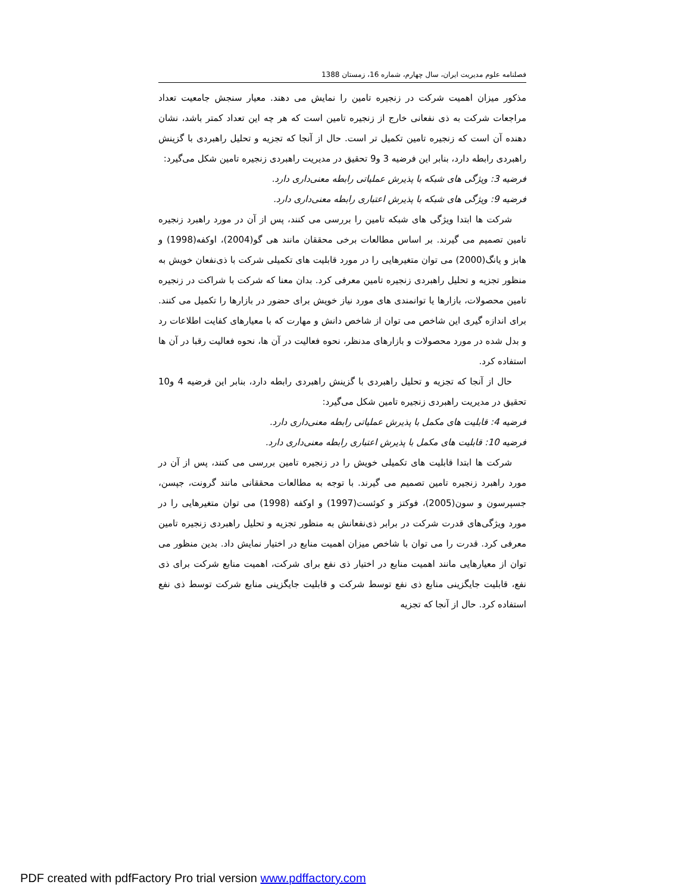فصلنامه علوم مدیریت ایران، سال چهارم، شماره 16، زمستان 1388
مذکور میزان اهمیت شرکت در زنجیره تامین را نمایش می دهند. معیار سنجش جامعیت تعداد مراجعات شرکت به ذی نفعانی خارج از زنجیره تامین است که هر چه این تعداد کمتر باشد، نشان دهنده آن است که زنجیره تامین تکمیل تر است. حال از آنجا که تجزیه و تحلیل راهبردی با گزینش راهبردی رابطه دارد، بنابر این فرضیه 3 و9 تحقیق در مدیریت راهبردی زنجیره تامین شکل می‌گیرد:
فرضیه 3: ویژگی های شبکه با پذیرش عملیاتی رابطه معنی‌داری دارد.
فرضیه 9: ویژگی های شبکه با پذیرش اعتباری رابطه معنی‌داری دارد.
شرکت ها ابتدا ویژگی های شبکه تامین را بررسی می کنند، پس از آن در مورد راهبرد زنجیره تامین تصمیم می گیرند. بر اساس مطالعات برخی محققان مانند هی گو(2004)، اوکفه(1998) و هابز و یانگ(2000) می توان متغیرهایی را در مورد قابلیت های تکمیلی شرکت با ذی‌نفعان خویش به منظور تجزیه و تحلیل راهبردی زنجیره تامین معرفی کرد. بدان معنا که شرکت با شراکت در زنجیره تامین محصولات، بازارها یا توانمندی های مورد نیاز خویش برای حضور در بازارها را تکمیل می کنند. برای اندازه گیری این شاخص می توان از شاخص دانش و مهارت که با معیارهای کفایت اطلاعات رد و بدل شده در مورد محصولات و بازارهای مدنظر، نحوه فعالیت در آن ها، نحوه فعالیت رقبا در آن ها استفاده کرد.
حال از آنجا که تجزیه و تحلیل راهبردی با گزینش راهبردی رابطه دارد، بنابر این فرضیه 4 و10 تحقیق در مدیریت راهبردی زنجیره تامین شکل می‌گیرد:
فرضیه 4: قابلیت های مکمل با پذیرش عملیاتی رابطه معنی‌داری دارد.
فرضیه 10: قابلیت های مکمل با پذیرش اعتباری رابطه معنی‌داری دارد.
شرکت ها ابتدا قابلیت های تکمیلی خویش را در زنجیره تامین بررسی می کنند، پس از آن در مورد راهبرد زنجیره تامین تصمیم می گیرند. با توجه به مطالعات محققانی مانند گرونت، جپسن، جسپرسون و سون(2005)، فوکتز و کوئست(1997) و اوکفه (1998) می توان متغیرهایی را در مورد ویژگی‌های قدرت شرکت در برابر ذی‌نفعانش به منظور تجزیه و تحلیل راهبردی زنجیره تامین معرفی کرد. قدرت را می توان با شاخص میزان اهمیت منابع در اختیار نمایش داد. بدین منظور می توان از معیارهایی مانند اهمیت منابع در اختیار ذی نفع برای شرکت، اهمیت منابع شرکت برای ذی نفع، قابلیت جایگزینی منابع ذی نفع توسط شرکت و قابلیت جایگزینی منابع شرکت توسط ذی نفع استفاده کرد. حال از آنجا که تجزیه
PDF created with pdfFactory Pro trial version www.pdffactory.com